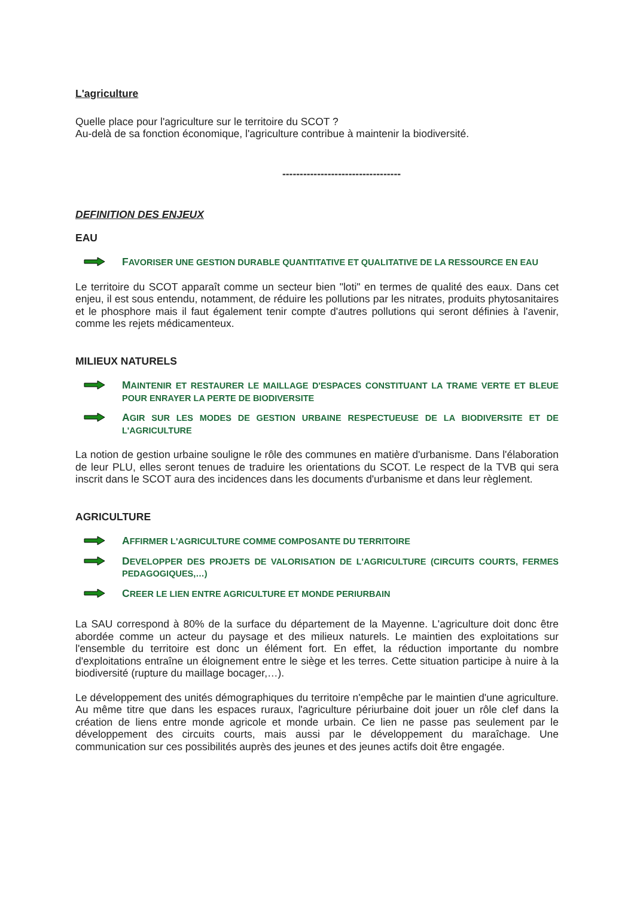L'agriculture
Quelle place pour l'agriculture sur le territoire du SCOT ?
Au-delà de sa fonction économique, l'agriculture contribue à maintenir la biodiversité.
----------------------------------
DEFINITION DES ENJEUX
EAU
FAVORISER UNE GESTION DURABLE QUANTITATIVE ET QUALITATIVE DE LA RESSOURCE EN EAU
Le territoire du SCOT apparaît comme un secteur bien "loti" en termes de qualité des eaux. Dans cet enjeu, il est sous entendu, notamment, de réduire les pollutions par les nitrates, produits phytosanitaires et le phosphore mais il faut également tenir compte d'autres pollutions qui seront définies à l'avenir, comme les rejets médicamenteux.
MILIEUX NATURELS
MAINTENIR ET RESTAURER LE MAILLAGE D'ESPACES CONSTITUANT LA TRAME VERTE ET BLEUE POUR ENRAYER LA PERTE DE BIODIVERSITE
AGIR SUR LES MODES DE GESTION URBAINE RESPECTUEUSE DE LA BIODIVERSITE ET DE L'AGRICULTURE
La notion de gestion urbaine souligne le rôle des communes en matière d'urbanisme. Dans l'élaboration de leur PLU, elles seront tenues de traduire les orientations du SCOT. Le respect de la TVB qui sera inscrit dans le SCOT aura des incidences dans les documents d'urbanisme et dans leur règlement.
AGRICULTURE
AFFIRMER L'AGRICULTURE COMME COMPOSANTE DU TERRITOIRE
DEVELOPPER DES PROJETS DE VALORISATION DE L'AGRICULTURE (CIRCUITS COURTS, FERMES PEDAGOGIQUES,…)
CREER LE LIEN ENTRE AGRICULTURE ET MONDE PERIURBAIN
La SAU correspond à 80% de la surface du département de la Mayenne. L'agriculture doit donc être abordée comme un acteur du paysage et des milieux naturels. Le maintien des exploitations sur l'ensemble du territoire est donc un élément fort. En effet, la réduction importante du nombre d'exploitations entraîne un éloignement entre le siège et les terres. Cette situation participe à nuire à la biodiversité (rupture du maillage bocager,…).
Le développement des unités démographiques du territoire n'empêche par le maintien d'une agriculture. Au même titre que dans les espaces ruraux, l'agriculture périurbaine doit jouer un rôle clef dans la création de liens entre monde agricole et monde urbain. Ce lien ne passe pas seulement par le développement des circuits courts, mais aussi par le développement du maraîchage. Une communication sur ces possibilités auprès des jeunes et des jeunes actifs doit être engagée.